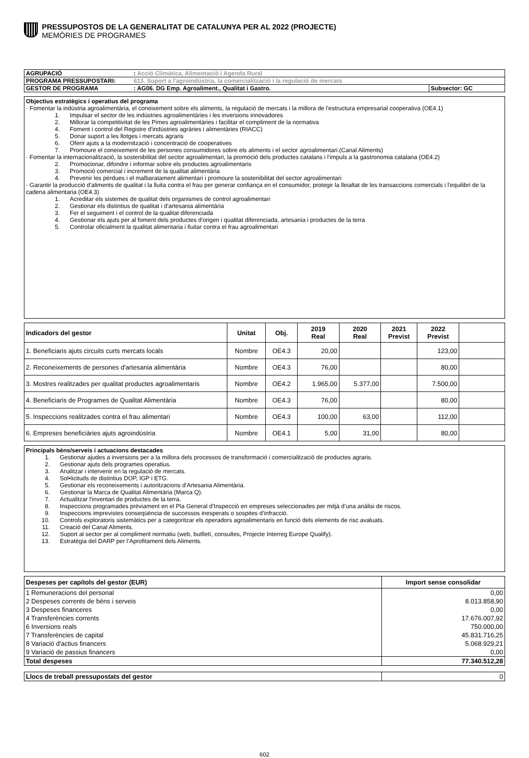PRESSUPOSTOS DE LA GENERALITAT DE CATALUNYA PER AL 2022 (PROJECTE)
MEMÒRIES DE PROGRAMES
| AGRUPACIÓ | : Acció Climàtica, Alimentació i Agenda Rural | |
| PROGRAMA PRESSUPOSTARI: | 613. Suport a l'agroindústria, la comercialització i la regulació de mercats | |
| GESTOR DE PROGRAMA | : AG06. DG Emp. Agroaliment., Qualitat i Gastro. | Subsector: GC |
Objectius estratègics i operatius del programa
· Fomentar la indústria agroalimentària, el coneixement sobre els aliments, la regulació de mercats i la millora de l'estructura empresarial cooperativa (OE4.1)
1. Impulsar el sector de les indústries agroalimentàries i les inversions innovadores
2. Millorar la competitivitat de les Pimes agroalimentàries i facilitar el compliment de la normativa
4. Foment i control del Registre d'indústries agràries i alimentàries (RIACC)
5. Donar suport a les llotges i mercats agraris
6. Oferir ajuts a la modernització i concentració de cooperatives
7. Promoure el coneixement de les persones consumidores sobre els aliments i el sector agroalimentari.(Canal Aliments)
· Fomentar la internacionalització, la sostenibilitat del sector agroalimentari, la promoció dels productes catalans i l'impuls a la gastronomia catalana (OE4.2)
2. Promocionar, difondre i informar sobre els productes agroalimentaris
3. Promoció comercial i increment de la qualitat alimentària
4. Prevenir les pèrdues i el malbaratament alimentari i promoure la sostenibilitat del sector agroalimentari
· Garantir la producció d'aliments de qualitat i la lluita contra el frau per generar confiança en el consumidor, protegir la lleialtat de les transaccions comercials i l'equilibri de la cadena alimentaria (OE4.3)
1. Acreditar els sistemes de qualitat dels organismes de control agroalimentari
2. Gestionar els distintius de qualitat i d'artesania alimentària
3. Fer el seguiment i el control de la qualitat diferenciada
4. Gestionar els ajuts per al foment dels productes d'origen i qualitat diferenciada, artesania i productes de la terra
5. Controlar oficialment la qualitat alimentaria i lluitar contra el frau agroalimentari
| Indicadors del gestor | Unitat | Obj. | 2019 Real | 2020 Real | 2021 Previst | 2022 Previst | |
| --- | --- | --- | --- | --- | --- | --- | --- |
| 1. Beneficiaris ajuts circuits curts mercats locals | Nombre | OE4.3 | 20,00 | | | 123,00 | |
| 2. Reconeixements de persones d'artesania alimentària | Nombre | OE4.3 | 76,00 | | | 80,00 | |
| 3. Mostres realitzades per qualitat productes agroalimentaris | Nombre | OE4.2 | 1.965,00 | 5.377,00 | | 7.500,00 | |
| 4. Beneficiaris de Programes de Qualitat Alimentària | Nombre | OE4.3 | 76,00 | | | 80,00 | |
| 5. Inspeccions realitzades contra el frau alimentari | Nombre | OE4.3 | 100,00 | 63,00 | | 112,00 | |
| 6. Empreses beneficiàries ajuts agroindústria | Nombre | OE4.1 | 5,00 | 31,00 | | 80,00 | |
Principals béns/serveis i actuacions destacades
1. Gestionar ajudes a inversions per a la millora dels processos de transformació i comercialització de productes agraris.
2. Gestionar ajuts dels programes operatius.
3. Analitzar i intervenir en la regulació de mercats.
4. Sol•licituds de distintius DOP, IGP i ETG.
5. Gestionar els reconeixements i autoritzacions d'Artesania Alimentària.
6. Gestionar la Marca de Qualitat Alimentària (Marca Q).
7. Actualitzar l'inventari de productes de la terra.
8. Inspeccions programades prèviament en el Pla General d’Inspecció en empreses seleccionades per mitjà d’una anàlisi de riscos.
9. Inspeccions imprevistes conseqüència de successos inesperats o sospites d’infracció.
10. Controls exploratoris sistemàtics per a categoritzar els operadors agroalimentaris en funció dels elements de risc avaluats.
11. Creació del Canal Aliments.
12. Suport al sector per al compliment normatiu (web, butlletí, consultes, Projecte Interreg Europe Qualify).
13. Estratègia del DARP per l’Aprofitament dels Aliments.
| Despeses per capítols del gestor (EUR) | Import sense consolidar |
| 1 Remuneracions del personal | 0,00 |
| 2 Despeses corrents de béns i serveis | 8.013.858,90 |
| 3 Despeses financeres | 0,00 |
| 4 Transferències corrents | 17.676.007,92 |
| 6 Inversions reals | 750.000,00 |
| 7 Transferències de capital | 45.831.716,25 |
| 8 Variació d'actius financers | 5.068.929,21 |
| 9 Variació de passius financers | 0,00 |
| Total despeses | 77.340.512,28 |
| Llocs de treball pressupostats del gestor | 0 |
602